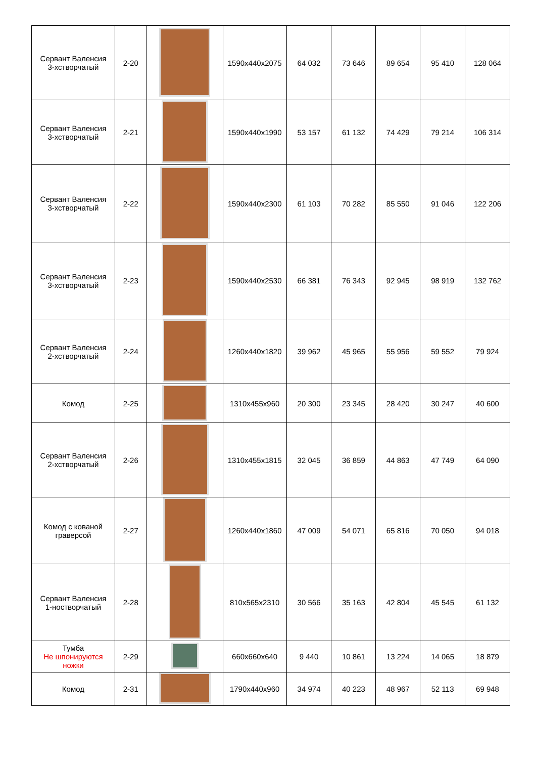| Сервант Валенсия 3-хстворчатый | 2-20 | | 1590x440x2075 | 64 032 | 73 646 | 89 654 | 95 410 | 128 064 |
| Сервант Валенсия 3-хстворчатый | 2-21 | | 1590x440x1990 | 53 157 | 61 132 | 74 429 | 79 214 | 106 314 |
| Сервант Валенсия 3-хстворчатый | 2-22 | | 1590x440x2300 | 61 103 | 70 282 | 85 550 | 91 046 | 122 206 |
| Сервант Валенсия 3-хстворчатый | 2-23 | | 1590x440x2530 | 66 381 | 76 343 | 92 945 | 98 919 | 132 762 |
| Сервант Валенсия 2-хстворчатый | 2-24 | | 1260x440x1820 | 39 962 | 45 965 | 55 956 | 59 552 | 79 924 |
| Комод | 2-25 | | 1310x455x960 | 20 300 | 23 345 | 28 420 | 30 247 | 40 600 |
| Сервант Валенсия 2-хстворчатый | 2-26 | | 1310x455x1815 | 32 045 | 36 859 | 44 863 | 47 749 | 64 090 |
| Комод с кованой граверсой | 2-27 | | 1260x440x1860 | 47 009 | 54 071 | 65 816 | 70 050 | 94 018 |
| Сервант Валенсия 1-ностворчатый | 2-28 | | 810x565x2310 | 30 566 | 35 163 | 42 804 | 45 545 | 61 132 |
| Тумба Не шпонируются ножки | 2-29 | | 660x660x640 | 9 440 | 10 861 | 13 224 | 14 065 | 18 879 |
| Комод | 2-31 | | 1790x440x960 | 34 974 | 40 223 | 48 967 | 52 113 | 69 948 |